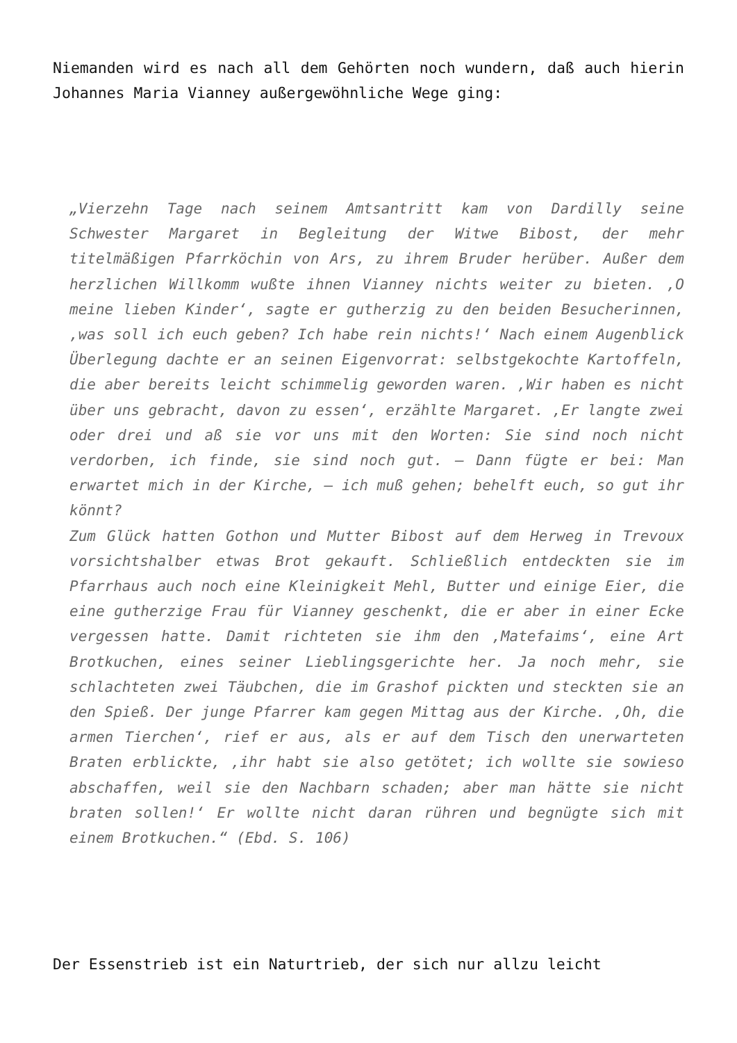Niemanden wird es nach all dem Gehörten noch wundern, daß auch hierin Johannes Maria Vianney außergewöhnliche Wege ging:
„Vierzehn Tage nach seinem Amtsantritt kam von Dardilly seine Schwester Margaret in Begleitung der Witwe Bibost, der mehr titelmäßigen Pfarrköchin von Ars, zu ihrem Bruder herüber. Außer dem herzlichen Willkomm wußte ihnen Vianney nichts weiter zu bieten. ‚O meine lieben Kinder‘, sagte er gutherzig zu den beiden Besucherinnen, ‚was soll ich euch geben? Ich habe rein nichts!‘ Nach einem Augenblick Überlegung dachte er an seinen Eigenvorrat: selbstgekochte Kartoffeln, die aber bereits leicht schimmelig geworden waren. ‚Wir haben es nicht über uns gebracht, davon zu essen‘, erzählte Margaret. ‚Er langte zwei oder drei und aß sie vor uns mit den Worten: Sie sind noch nicht verdorben, ich finde, sie sind noch gut. – Dann fügte er bei: Man erwartet mich in der Kirche, – ich muß gehen; behelft euch, so gut ihr könnt?
Zum Glück hatten Gothon und Mutter Bibost auf dem Herweg in Trevoux vorsichtshalber etwas Brot gekauft. Schließlich entdeckten sie im Pfarrhaus auch noch eine Kleinigkeit Mehl, Butter und einige Eier, die eine gutherzige Frau für Vianney geschenkt, die er aber in einer Ecke vergessen hatte. Damit richteten sie ihm den ‚Matefaims‘, eine Art Brotkuchen, eines seiner Lieblingsgerichte her. Ja noch mehr, sie schlachteten zwei Täubchen, die im Grashof pickten und steckten sie an den Spieß. Der junge Pfarrer kam gegen Mittag aus der Kirche. ‚Oh, die armen Tierchen‘, rief er aus, als er auf dem Tisch den unerwarteten Braten erblickte, ‚ihr habt sie also getötet; ich wollte sie sowieso abschaffen, weil sie den Nachbarn schaden; aber man hätte sie nicht braten sollen!‘ Er wollte nicht daran rühren und begnügte sich mit einem Brotkuchen.“ (Ebd. S. 106)
Der Essenstrieb ist ein Naturtrieb, der sich nur allzu leicht